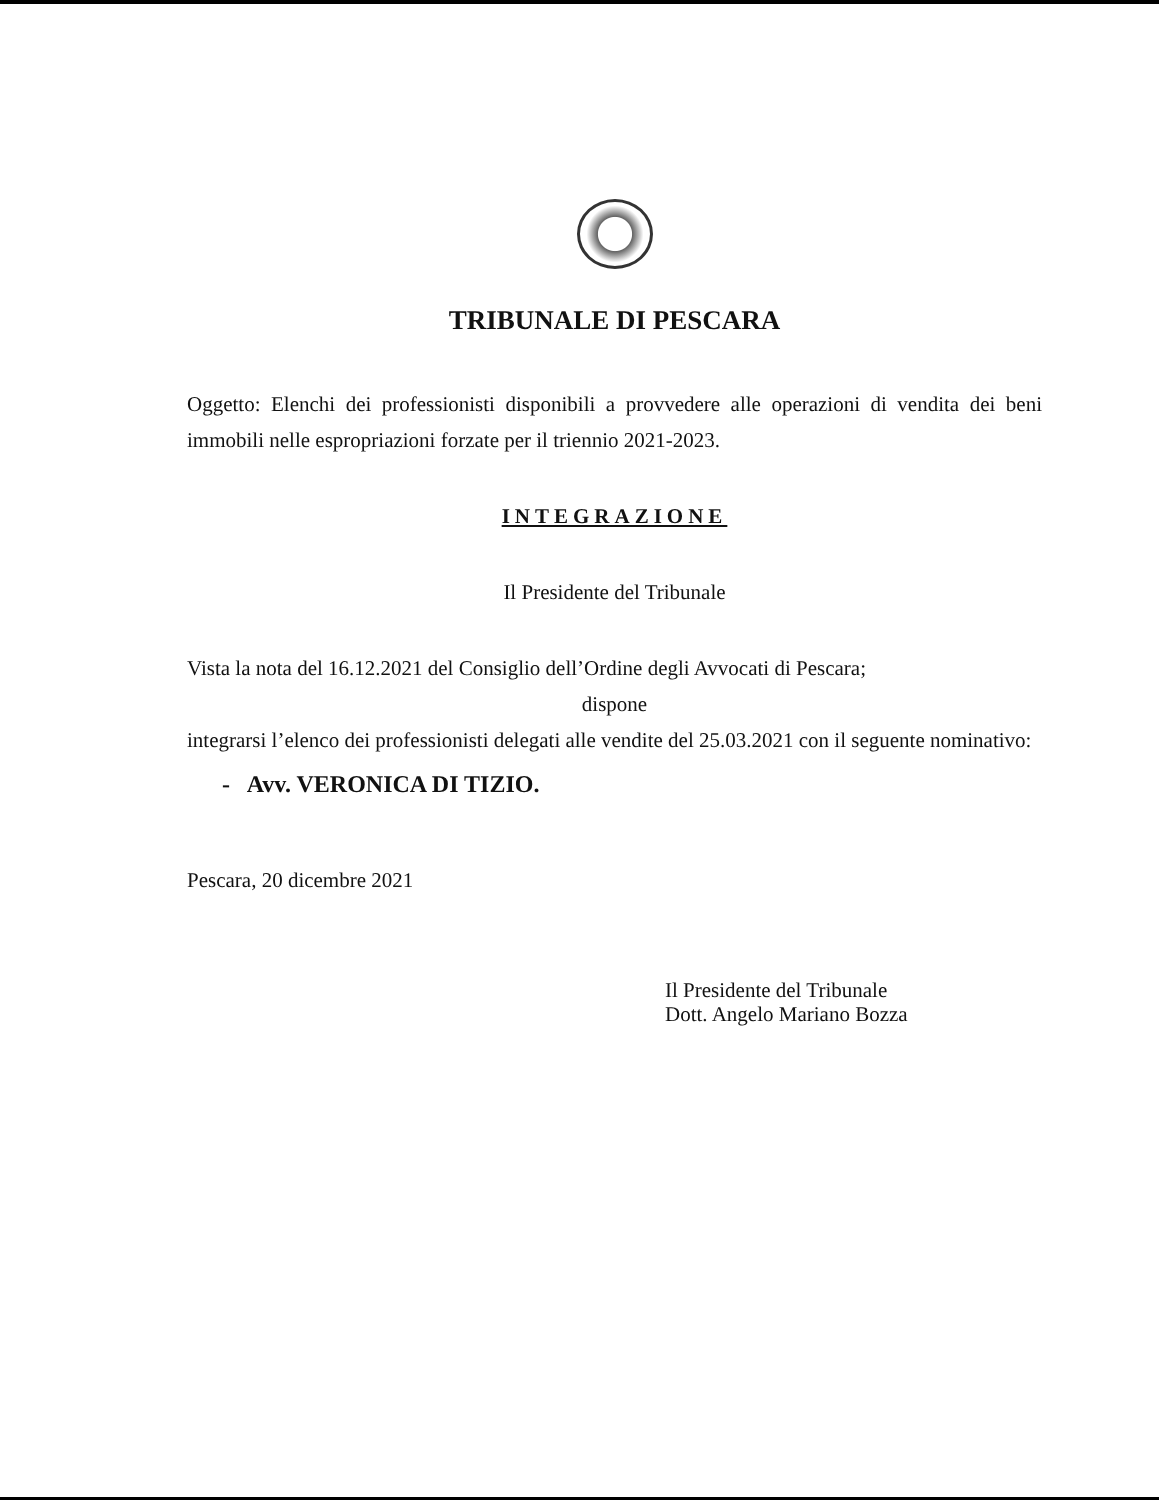TRIBUNALE DI PESCARA
Oggetto: Elenchi dei professionisti disponibili a provvedere alle operazioni di vendita dei beni immobili nelle espropriazioni forzate per il triennio 2021-2023.
INTEGRAZIONE
Il Presidente del Tribunale
Vista la nota del 16.12.2021 del Consiglio dell’Ordine degli Avvocati di Pescara;
dispone
integrarsi l’elenco dei professionisti delegati alle vendite del 25.03.2021 con il seguente nominativo:
- Avv. VERONICA DI TIZIO.
Pescara, 20 dicembre 2021
Il Presidente del Tribunale
Dott. Angelo Mariano Bozza